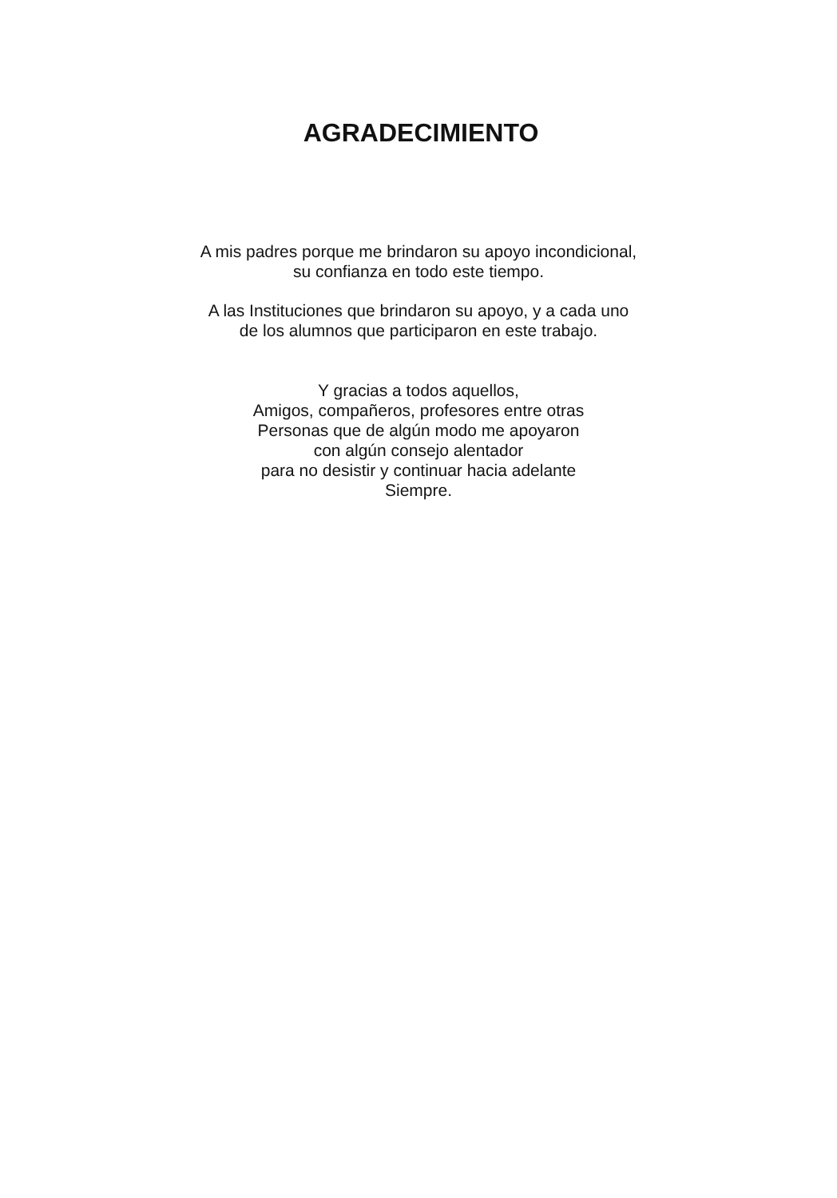AGRADECIMIENTO
A mis padres porque me brindaron su apoyo incondicional,
su confianza en todo este tiempo.
A las Instituciones que brindaron su apoyo, y a cada uno
de los alumnos que participaron en este trabajo.
Y gracias a todos aquellos,
Amigos, compañeros, profesores entre otras
Personas que de algún modo me apoyaron
con algún consejo alentador
para no desistir y continuar hacia adelante
Siempre.